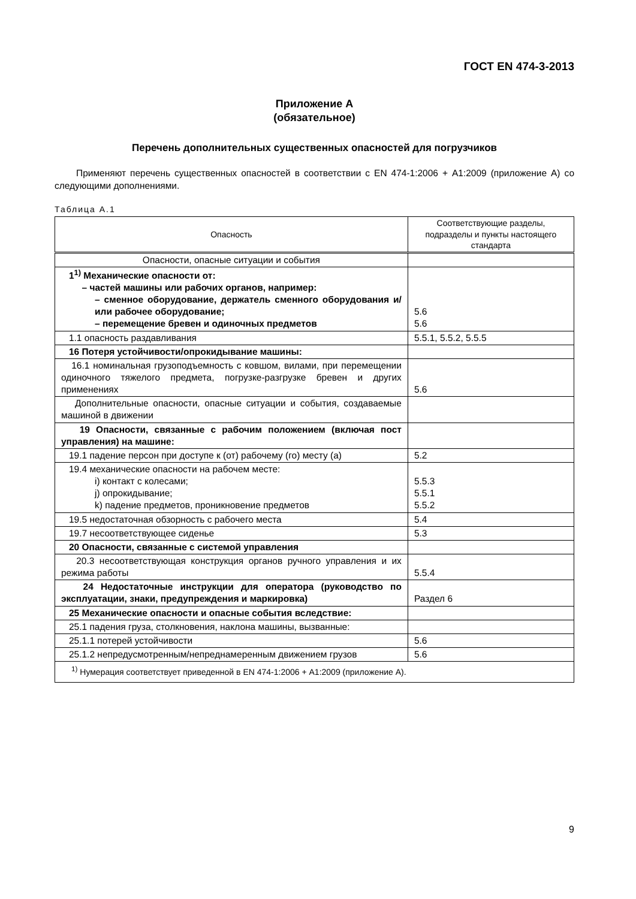ГОСТ EN 474-3-2013
Приложение А
(обязательное)
Перечень дополнительных существенных опасностей для погрузчиков
Применяют перечень существенных опасностей в соответствии с EN 474-1:2006 + А1:2009 (приложение А) со следующими дополнениями.
Таблица А.1
| Опасность | Соответствующие разделы, подразделы и пункты настоящего стандарта |
| --- | --- |
| Опасности, опасные ситуации и события | |
| 1<sup>1)</sup> Механические опасности от: – частей машины или рабочих органов, например: – сменное оборудование, держатель сменного оборудования и/или рабочее оборудование; – перемещение бревен и одиночных предметов | 5.6 5.6 |
| 1.1 опасность раздавливания | 5.5.1, 5.5.2, 5.5.5 |
| 16 Потеря устойчивости/опрокидывание машины: | |
| 16.1 номинальная грузоподъемность с ковшом, вилами, при перемещении одиночного тяжелого предмета, погрузке-разгрузке бревен и других применениях | 5.6 |
| Дополнительные опасности, опасные ситуации и события, создаваемые машиной в движении | |
| 19 Опасности, связанные с рабочим положением (включая пост управления) на машине: | |
| 19.1 падение персон при доступе к (от) рабочему (го) месту (а) | 5.2 |
| 19.4 механические опасности на рабочем месте: i) контакт с колесами; j) опрокидывание; k) падение предметов, проникновение предметов | 5.5.3 5.5.1 5.5.2 |
| 19.5 недостаточная обзорность с рабочего места | 5.4 |
| 19.7 несоответствующее сиденье | 5.3 |
| 20 Опасности, связанные с системой управления | |
| 20.3 несоответствующая конструкция органов ручного управления и их режима работы | 5.5.4 |
| 24 Недостаточные инструкции для оператора (руководство по эксплуатации, знаки, предупреждения и маркировка) | Раздел 6 |
| 25 Механические опасности и опасные события вследствие: | |
| 25.1 падения груза, столкновения, наклона машины, вызванные: | |
| 25.1.1 потерей устойчивости | 5.6 |
| 25.1.2 непредусмотренным/непреднамеренным движением грузов | 5.6 |
| <sup>1)</sup> Нумерация соответствует приведенной в EN 474-1:2006 + А1:2009 (приложение А). | |
9